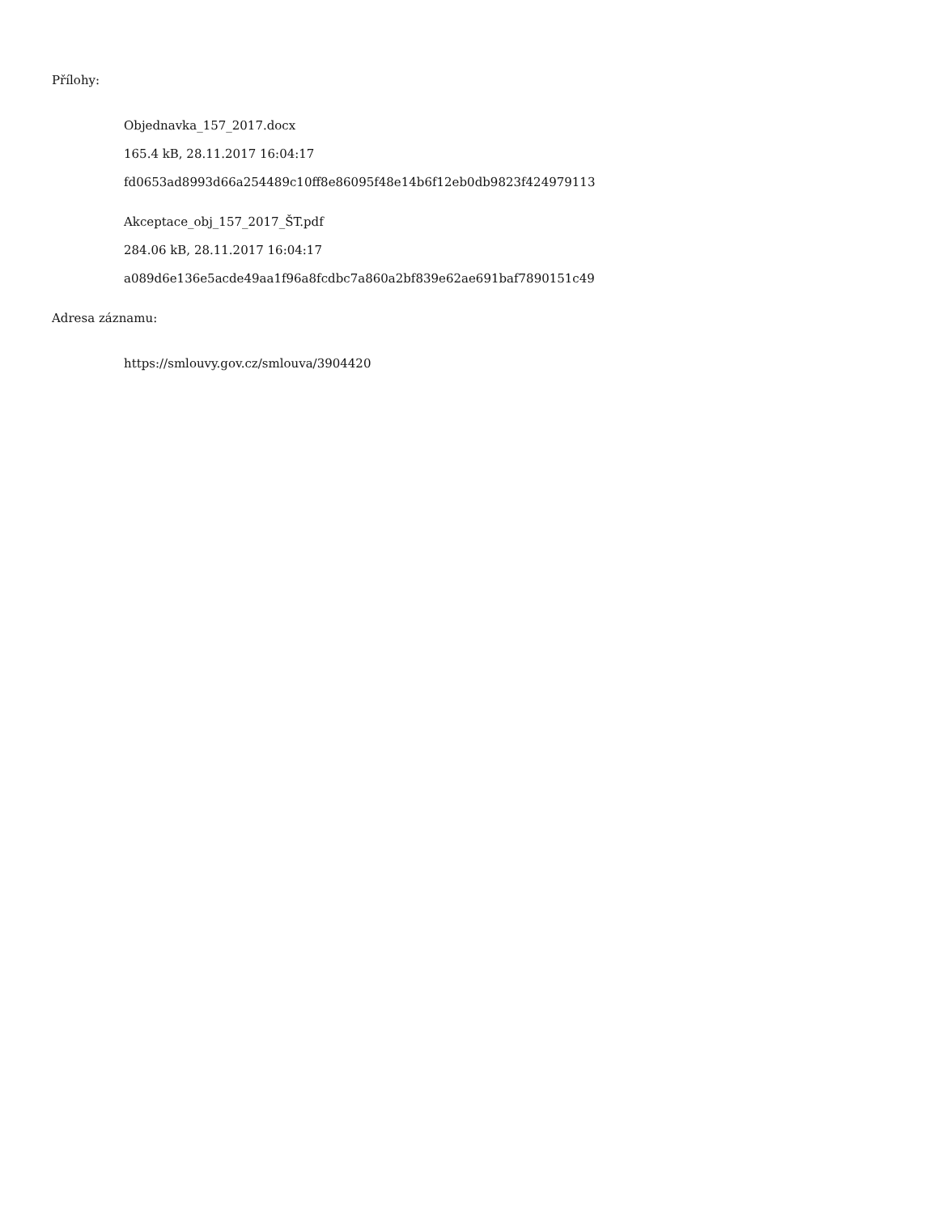Přílohy:
Objednavka_157_2017.docx
165.4 kB, 28.11.2017 16:04:17
fd0653ad8993d66a254489c10ff8e86095f48e14b6f12eb0db9823f424979113
Akceptace_obj_157_2017_ŠT.pdf
284.06 kB, 28.11.2017 16:04:17
a089d6e136e5acde49aa1f96a8fcdbc7a860a2bf839e62ae691baf7890151c49
Adresa záznamu:
https://smlouvy.gov.cz/smlouva/3904420